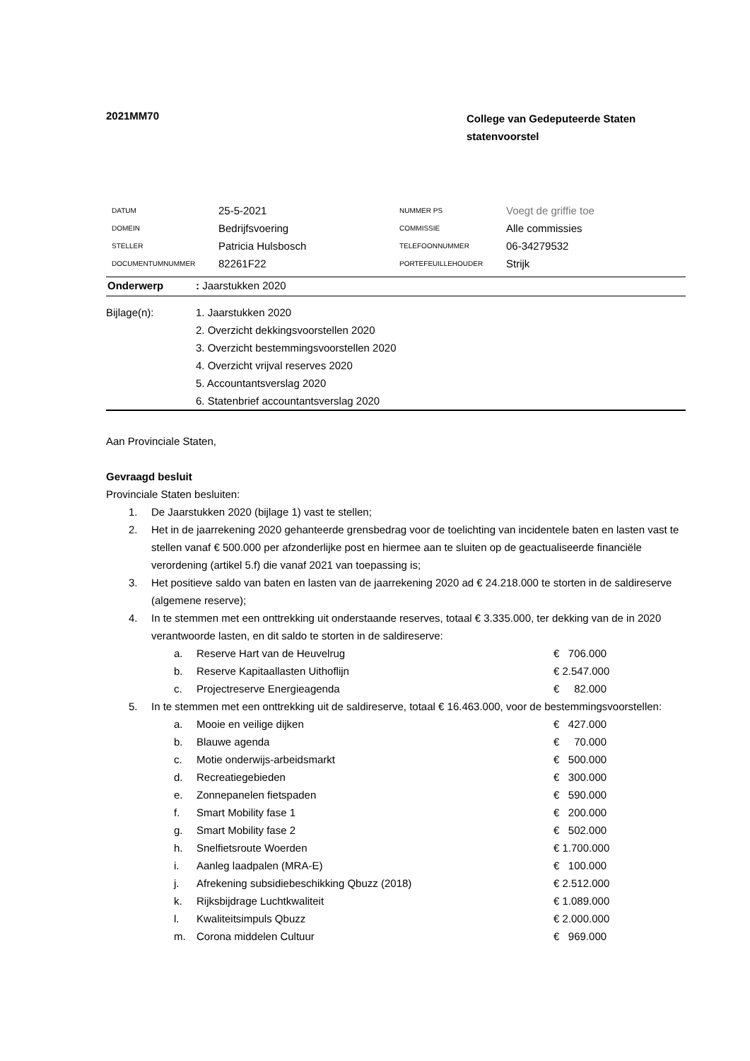2021MM70
College van Gedeputeerde Staten
statenvoorstel
| DATUM | 25-5-2021 | NUMMER PS | Voegt de griffie toe |
| DOMEIN | Bedrijfsvoering | COMMISSIE | Alle commissies |
| STELLER | Patricia Hulsbosch | TELEFOONNUMMER | 06-34279532 |
| DOCUMENTUMNUMMER | 82261F22 | PORTEFEUILLEHOUDER | Strijk |
Onderwerp: Jaarstukken 2020
Bijlage(n): 1. Jaarstukken 2020
2. Overzicht dekkingsvoorstellen 2020
3. Overzicht bestemmingsvoorstellen 2020
4. Overzicht vrijval reserves 2020
5. Accountantsverslag 2020
6. Statenbrief accountantsverslag 2020
Aan Provinciale Staten,
Gevraagd besluit
Provinciale Staten besluiten:
| 1. | De Jaarstukken 2020 (bijlage 1) vast te stellen; | | |
| 2. | Het in de jaarrekening 2020 gehanteerde grensbedrag voor de toelichting van incidentele baten en lasten vast te stellen vanaf € 500.000 per afzonderlijke post en hiermee aan te sluiten op de geactualiseerde financiële verordening (artikel 5.f) die vanaf 2021 van toepassing is; | | |
| 3. | Het positieve saldo van baten en lasten van de jaarrekening 2020 ad € 24.218.000 te storten in de saldireserve (algemene reserve); | | |
| 4. | In te stemmen met een onttrekking uit onderstaande reserves, totaal € 3.335.000, ter dekking van de in 2020 verantwoorde lasten, en dit saldo te storten in de saldireserve: | | |
| | a. | Reserve Hart van de Heuvelrug | € 706.000 |
| | b. | Reserve Kapitaallasten Uithoflijn | € 2.547.000 |
| | c. | Projectreserve Energieagenda | € 82.000 |
| 5. | In te stemmen met een onttrekking uit de saldireserve, totaal € 16.463.000, voor de bestemmingsvoorstellen: | | |
| | a. | Mooie en veilige dijken | € 427.000 |
| | b. | Blauwe agenda | € 70.000 |
| | c. | Motie onderwijs-arbeidsmarkt | € 500.000 |
| | d. | Recreatiegebieden | € 300.000 |
| | e. | Zonnepanelen fietspaden | € 590.000 |
| | f. | Smart Mobility fase 1 | € 200.000 |
| | g. | Smart Mobility fase 2 | € 502.000 |
| | h. | Snelfietsroute Woerden | € 1.700.000 |
| | i. | Aanleg laadpalen (MRA-E) | € 100.000 |
| | j. | Afrekening subsidiebeschikking Qbuzz (2018) | € 2.512.000 |
| | k. | Rijksbijdrage Luchtkwaliteit | € 1.089.000 |
| | l. | Kwaliteitsimpuls Qbuzz | € 2.000.000 |
| | m. | Corona middelen Cultuur | € 969.000 |